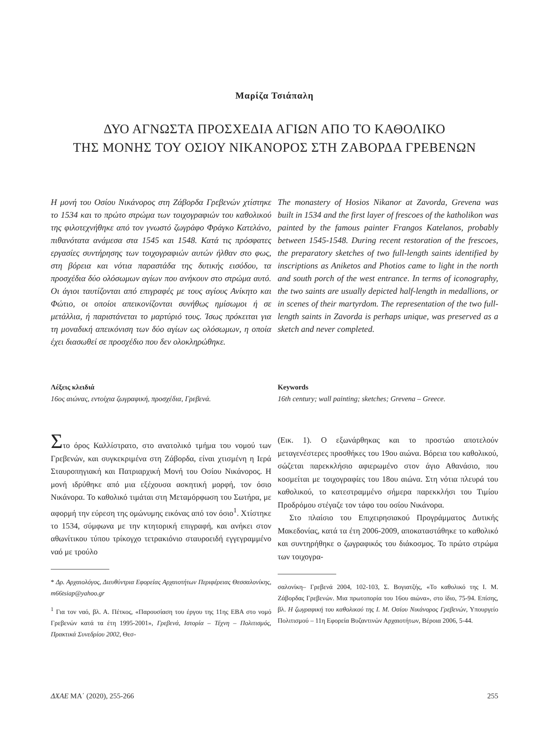Μαρίζα Τσιάπαλη
ΔΥΟ ΑΓΝΩΣΤΑ ΠΡΟΣΧΕΔΙΑ ΑΓΙΩΝ ΑΠΟ ΤΟ ΚΑΘΟΛΙΚΟ
ΤΗΣ ΜΟΝΗΣ ΤΟΥ ΟΣΙΟΥ ΝΙΚΑΝΟΡΟΣ ΣΤΗ ΖΑΒΟΡΔΑ ΓΡΕΒΕΝΩΝ
Η μονή του Οσίου Νικάνορος στη Ζάβορδα Γρεβενών χτίστηκε το 1534 και το πρώτο στρώμα των τοιχογραφιών του καθολικού της φιλοτεχνήθηκε από τον γνωστό ζωγράφο Φράγκο Κατελάνο, πιθανότατα ανάμεσα στα 1545 και 1548. Κατά τις πρόσφατες εργασίες συντήρησης των τοιχογραφιών αυτών ήλθαν στο φως, στη βόρεια και νότια παραστάδα της δυτικής εισόδου, τα προσχέδια δύο ολόσωμων αγίων που ανήκουν στο στρώμα αυτό. Οι άγιοι ταυτίζονται από επιγραφές με τους αγίους Ανίκητο και Φώτιο, οι οποίοι απεικονίζονται συνήθως ημίσωμοι ή σε μετάλλια, ή παριστάνεται το μαρτύριό τους. Ίσως πρόκειται για τη μοναδική απεικόνιση των δύο αγίων ως ολόσωμων, η οποία έχει διασωθεί σε προσχέδιο που δεν ολοκληρώθηκε.
The monastery of Hosios Nikanor at Zavorda, Grevena was built in 1534 and the first layer of frescoes of the katholikon was painted by the famous painter Frangos Katelanos, probably between 1545-1548. During recent restoration of the frescoes, the preparatory sketches of two full-length saints identified by inscriptions as Aniketos and Photios came to light in the north and south porch of the west entrance. In terms of iconography, the two saints are usually depicted half-length in medallions, or in scenes of their martyrdom. The representation of the two full-length saints in Zavorda is perhaps unique, was preserved as a sketch and never completed.
Λέξεις κλειδιά
16ος αιώνας, εντοίχια ζωγραφική, προσχέδια, Γρεβενά.
Keywords
16th century; wall painting; sketches; Grevena – Greece.
Στο όρος Καλλίστρατο, στο ανατολικό τμήμα του νομού των Γρεβενών, και συγκεκριμένα στη Ζάβορδα, είναι χτισμένη η Ιερά Σταυροπηγιακή και Πατριαρχική Μονή του Οσίου Νικάνορος. Η μονή ιδρύθηκε από μια εξέχουσα ασκητική μορφή, τον όσιο Νικάνορα. Το καθολικό τιμάται στη Μεταμόρφωση του Σωτήρα, με αφορμή την εύρεση της ομώνυμης εικόνας από τον όσιο<sup>1</sup>. Χτίστηκε το 1534, σύμφωνα με την κτητορική επιγραφή, και ανήκει στον αθωνίτικου τύπου τρίκογχο τετρακιόνιο σταυροειδή εγγεγραμμένο ναό με τρούλο
* Δρ. Αρχαιολόγος, Διευθύντρια Εφορείας Αρχαιοτήτων Περιφέρειας Θεσσαλονίκης, m66tsiap@yahoo.gr
<sup>1</sup> Για τον ναό, βλ. Α. Πέτκος, «Παρουσίαση του έργου της 11ης ΕΒΑ στο νομό Γρεβενών κατά τα έτη 1995-2001», Γρεβενά, Ιστορία – Τέχνη – Πολιτισμός, Πρακτικά Συνεδρίου 2002, Θεσ-
(Εικ. 1). Ο εξωνάρθηκας και το προστώο αποτελούν μεταγενέστερες προσθήκες του 19ου αιώνα. Βόρεια του καθολικού, σώζεται παρεκκλήσιο αφιερωμένο στον άγιο Αθανάσιο, που κοσμείται με τοιχογραφίες του 18ου αιώνα. Στη νότια πλευρά του καθολικού, το κατεστραμμένο σήμερα παρεκκλήσι του Τιμίου Προδρόμου στέγαζε τον τάφο του οσίου Νικάνορα.
Στο πλαίσιο του Επιχειρησιακού Προγράμματος Δυτικής Μακεδονίας, κατά τα έτη 2006-2009, αποκαταστάθηκε το καθολικό και συντηρήθηκε ο ζωγραφικός του διάκοσμος. Το πρώτο στρώμα των τοιχογρα-
σαλονίκη– Γρεβενά 2004, 102-103, Σ. Βογιατζής, «Το καθολικό της Ι. Μ. Ζάβορδας Γρεβενών. Μια πρωτοπορία του 16ου αιώνα», στο ίδιο, 75-94. Επίσης, βλ. Η ζωγραφική του καθολικού της Ι. Μ. Οσίου Νικάνορος Γρεβενών, Υπουργείο Πολιτισμού – 11η Εφορεία Βυζαντινών Αρχαιοτήτων, Βέροια 2006, 5-44.
ΔΧΑΕ ΜΑ΄ (2020), 255-266 255